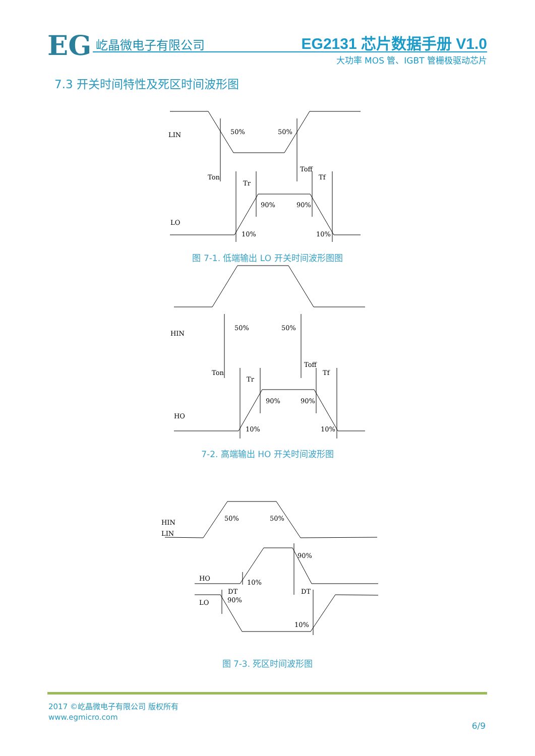EG 屹晶微电子有限公司 EG2131 芯片数据手册 V1.0
大功率 MOS 管、IGBT 管栅极驱动芯片
7.3 开关时间特性及死区时间波形图
LIN
LO
50%
50%
Ton
Toff
Tr
Tf
90%
90%
10%
10%
HIN
HO
50%
50%
Ton
Toff
Tr
Tf
90%
90%
10%
10%
HIN
LIN
50%
50%
HO
LO
90%
10%
DT
DT
90%
10%
图 7-1. 低端输出 LO 开关时间波形图图
7-2. 高端输出 HO 开关时间波形图
图 7-3. 死区时间波形图
2017 ©屹晶微电子有限公司 版权所有
www.egmicro.com
6/9